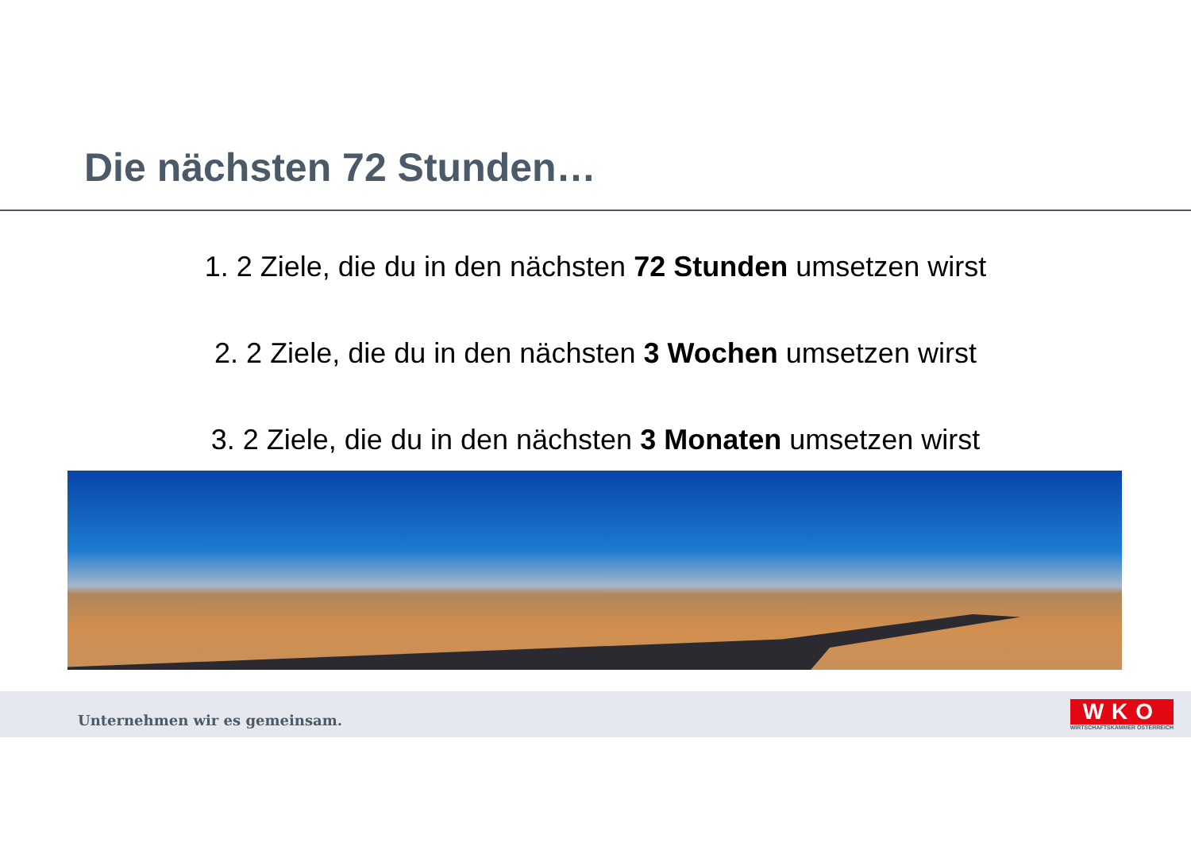Die nächsten 72 Stunden…
1. 2 Ziele, die du in den nächsten 72 Stunden umsetzen wirst
2. 2 Ziele, die du in den nächsten 3 Wochen umsetzen wirst
3. 2 Ziele, die du in den nächsten 3 Monaten umsetzen wirst
Unternehmen wir es gemeinsam.
WKO
WIRTSCHAFTSKAMMER ÖSTERREICH